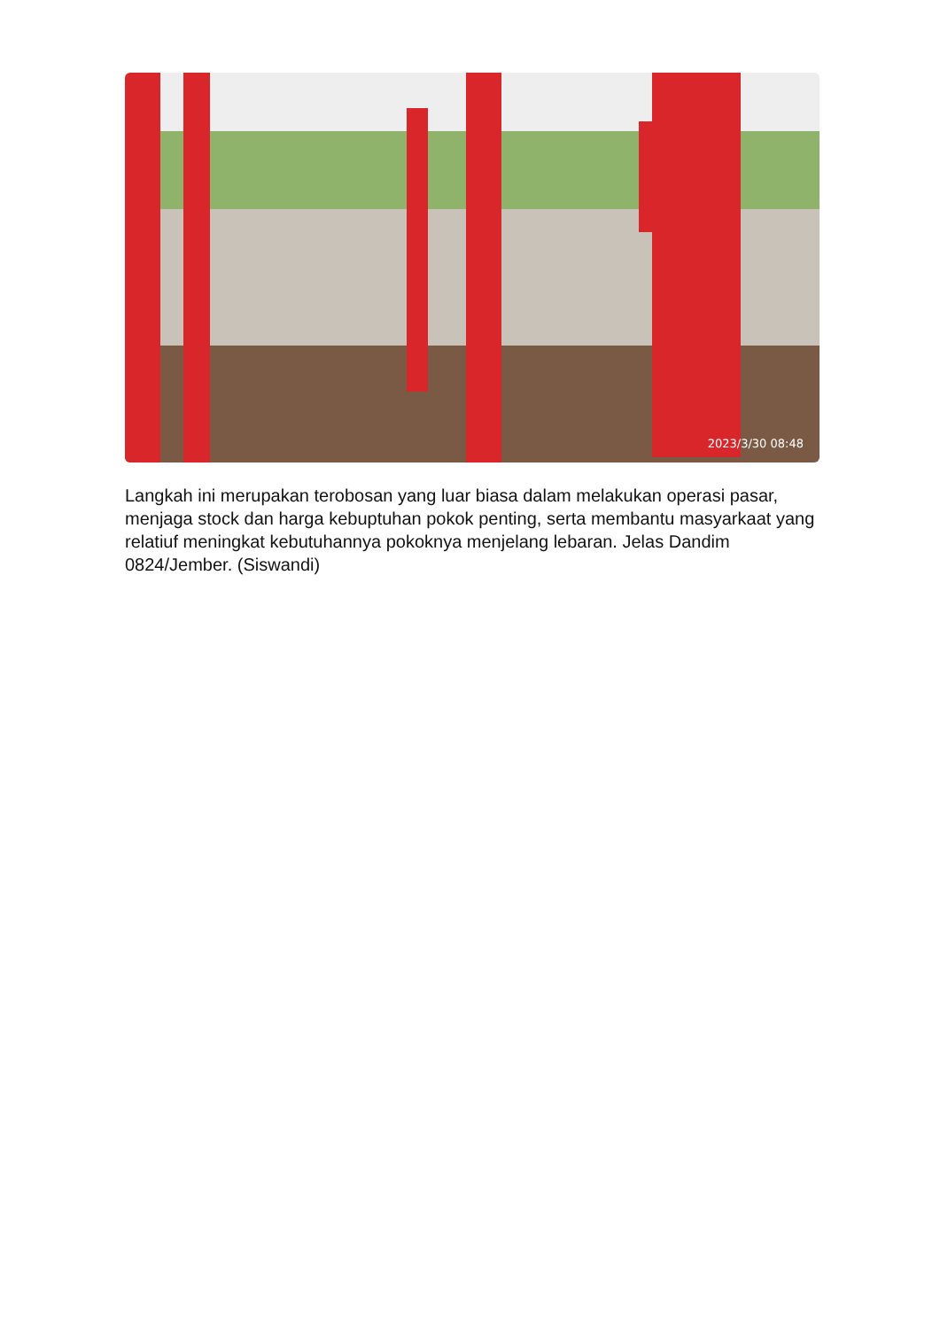2023/3/30 08:48
Langkah ini merupakan terobosan yang luar biasa dalam melakukan operasi pasar, menjaga stock dan harga kebuptuhan pokok penting, serta membantu masyarkaat yang relatiuf meningkat kebutuhannya pokoknya menjelang lebaran. Jelas Dandim 0824/Jember. (Siswandi)